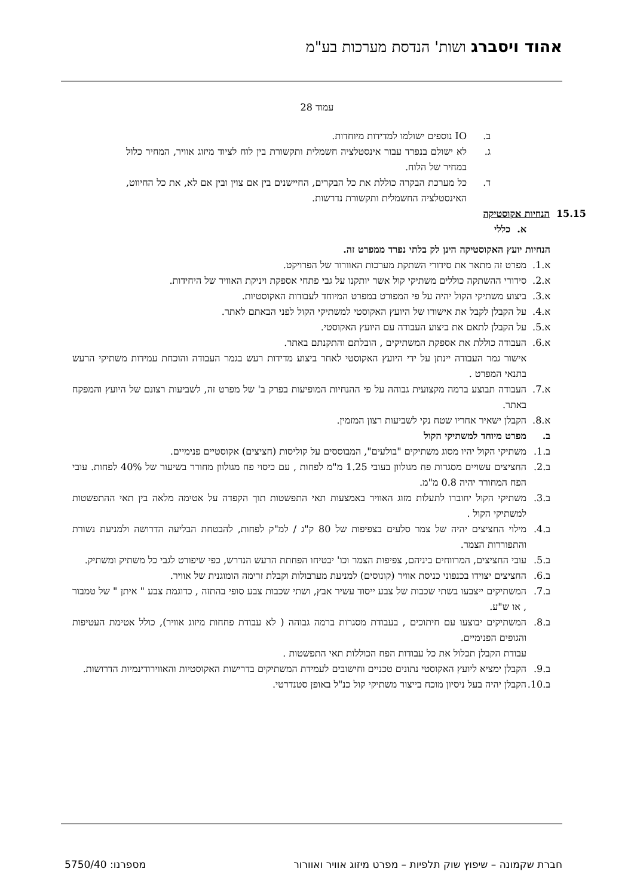אהוד ויסברג ושות' הנדסת מערכות בע"מ
עמוד 28
ב. IO נוספים ישולמו למדידות מיוחדות.
ג. לא ישולם בנפרד עבור אינסטלציה חשמלית ותקשורת בין לוח לציוד מיזוג אוויר, המחיר כלול במחיר של הלוח.
ד. כל מערכת הבקרה כוללת את כל הבקרים, החיישנים בין אם צוין ובין אם לא, את כל החיווט, האינסטלציה החשמלית ותקשורת נדרשות.
15.15 הנחיות אקוסטיקה
א. כללי
הנחיות יועץ האקוסטיקה הינן לק בלתי נפרד ממפרט זה.
א.1. מפרט זה מתאר את סידורי השתקת מערכות האוורור של הפרויקט.
א.2. סידורי ההשתקה כוללים משתיקי קול אשר יותקנו על גבי פתחי אספקת ויניקת האוויר של היחידות.
א.3. ביצוע משתיקי הקול יהיה על פי המפורט במפרט המיוחד לעבודות האקוסטיות.
א.4. על הקבלן לקבל את אישורו של היועץ האקוסטי למשתיקי הקול לפני הבאתם לאתר.
א.5. על הקבלן לתאם את ביצוע העבודה עם היועץ האקוסטי.
א.6. העבודה כוללת את אספקת המשתיקים , הובלתם והתקנתם באתר.
אישור גמר העבודה יינתן על ידי היועץ האקוסטי לאחר ביצוע מדידות רעש בגמר העבודה והוכחת עמידות משתיקי הרעש בתנאי המפרט .
א.7. העבודה תבוצע ברמה מקצועית גבוהה על פי ההנחיות המופיעות בפרק ב' של מפרט זה, לשביעות רצונם של היועץ והמפקח באתר.
א.8. הקבלן ישאיר אחריו שטח נקי לשביעות רצון המזמין.
ב. מפרט מיוחד למשתיקי הקול
ב.1. משתיקי הקול יהיו מסוג משתיקים "בולעים", המבוססים על קוליסות (חציצים) אקוסטיים פנימיים.
ב.2. החציצים עשויים מסגרות פח מגולוון בעובי 1.25 מ"מ לפחות , עם כיסוי פח מגולוון מחורר בשיעור של 40% לפחות. עובי הפח המחורר יהיה 0.8 מ"מ.
ב.3. משתיקי הקול יחוברו לתעלות מזוג האוויר באמצעות תאי התפשטות תוך הקפדה על אטימה מלאה בין תאי ההתפשטות למשתיקי הקול .
ב.4. מילוי החציצים יהיה של צמר סלעים בצפיפות של 80 ק"ג / למ"ק לפחות, להבטחת הבליעה הדרושה ולמניעת נשורת והתפוררות הצמר.
ב.5. עובי החציצים, המרווחים ביניהם, צפיפות הצמר וכו' יבטיחו הפחתת הרעש הנדרש, כפי שיפורט לגבי כל משתיק ומשתיק.
ב.6. החציצים יצוידו בכנפוני כניסת אוויר (קונוסים) למניעת מערבולות וקבלת זרימה הומוגנית של אוויר.
ב.7. המשתיקים ייצבעו בשתי שכבות של צבע ייסוד עשיר אבץ, ושתי שכבות צבע סופי בהתזה , כדוגמת צבע " איתן " של טמבור , או ש"ע.
ב.8. המשתיקים יבוצעו עם חיתוכים , בעבודת מסגרות ברמה גבוהה ( לא עבודת פחחות מיזוג אוויר), כולל אטימת העטיפות והגופים הפנימיים.
עבודת הקבלן תכלול את כל עבודות הפח הכוללות תאי התפשטות .
ב.9. הקבלן ימציא ליועץ האקוסטי נתונים טכניים וחישובים לעמידת המשתיקים בדרישות האקוסטיות והאווירודינמיות הדרושות.
ב.10. הקבלן יהיה בעל ניסיון מוכח בייצור משתיקי קול כנ"ל באופן סטנדרטי.
חברת שקמונה – שיפוץ שוק תלפיות – מפרט מיזוג אוויר ואוורור מספרנו: 5750/40